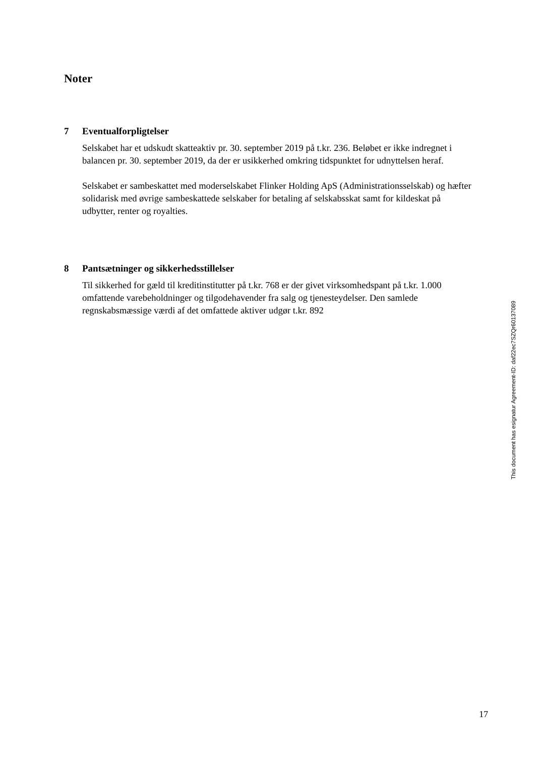Noter
7 Eventualforpligtelser
Selskabet har et udskudt skatteaktiv pr. 30. september 2019 på t.kr. 236. Beløbet er ikke indregnet i balancen pr. 30. september 2019, da der er usikkerhed omkring tidspunktet for udnyttelsen heraf.
Selskabet er sambeskattet med moderselskabet Flinker Holding ApS (Administrationsselskab) og hæfter solidarisk med øvrige sambeskattede selskaber for betaling af selskabsskat samt for kildeskat på udbytter, renter og royalties.
8 Pantsætninger og sikkerhedsstillelser
Til sikkerhed for gæld til kreditinstitutter på t.kr. 768 er der givet virksomhedspant på t.kr. 1.000 omfattende varebeholdninger og tilgodehavender fra salg og tjenesteydelser. Den samlede regnskabsmæssige værdi af det omfattede aktiver udgør t.kr. 892
This document has esignatur Agreement-ID: daf22ec7SZQr60137089
17